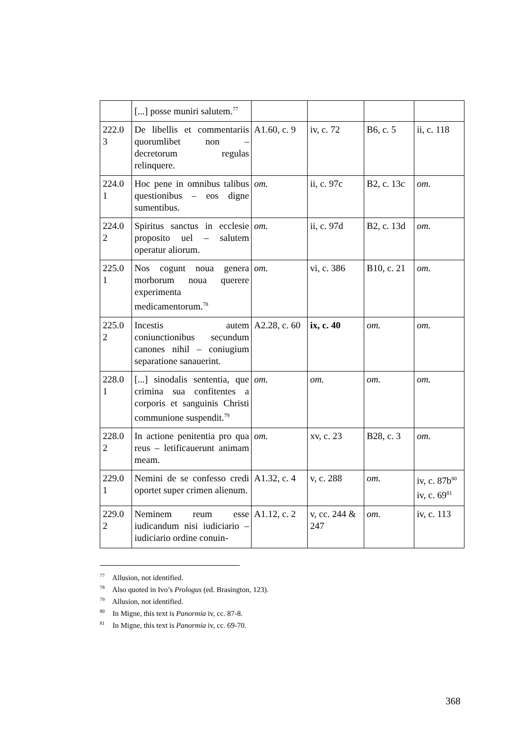| | [...] posse muniri salutem.<sup>77</sup> | | | | |
| 222.0 3 | De libellis et commentariis quorumlibet non – decretorum regulas relinquere. | A1.60, c. 9 | iv, c. 72 | B6, c. 5 | ii, c. 118 |
| 224.0 1 | Hoc pene in omnibus talibus questionibus – eos digne sumentibus. | om. | ii, c. 97c | B2, c. 13c | om. |
| 224.0 2 | Spiritus sanctus in ecclesie proposito uel – salutem operatur aliorum. | om. | ii, c. 97d | B2, c. 13d | om. |
| 225.0 1 | Nos cogunt noua genera morborum noua querere experimenta medicamentorum.<sup>78</sup> | om. | vi, c. 386 | B10, c. 21 | om. |
| 225.0 2 | Incestis autem coniunctionibus secundum canones nihil – coniugium separatione sanauerint. | A2.28, c. 60 | ix, c. 40 | om. | om. |
| 228.0 1 | [...] sinodalis sententia, que crimina sua confitentes a corporis et sanguinis Christi communione suspendit.<sup>79</sup> | om. | om. | om. | om. |
| 228.0 2 | In actione penitentia pro qua reus – letificauerunt animam meam. | om. | xv, c. 23 | B28, c. 3 | om. |
| 229.0 1 | Nemini de se confesso credi oportet super crimen alienum. | A1.32, c. 4 | v, c. 288 | om. | iv, c. 87b<sup>80</sup> iv, c. 69<sup>81</sup> |
| 229.0 2 | Neminem reum esse iudicandum nisi iudiciario – iudiciario ordine conuin- | A1.12, c. 2 | v, cc. 244 & 247 | om. | iv, c. 113 |
<sup>77</sup> Allusion, not identified.
<sup>78</sup> Also quoted in Ivo’s Prologus (ed. Brasington, 123).
<sup>79</sup> Allusion, not identified.
<sup>80</sup> In Migne, this text is Panormia iv, cc. 87-8.
<sup>81</sup> In Migne, this text is Panormia iv, cc. 69-70.
368